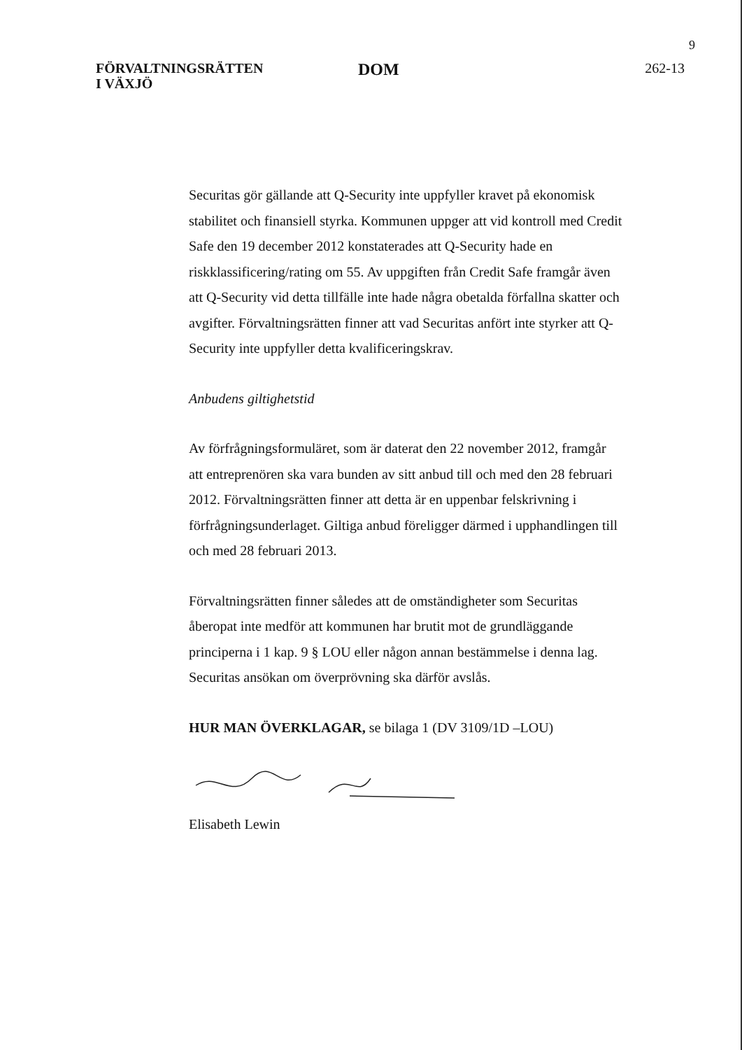9
FÖRVALTNINGSRÄTTEN
I VÄXJÖ
DOM
262-13
Securitas gör gällande att Q-Security inte uppfyller kravet på ekonomisk stabilitet och finansiell styrka. Kommunen uppger att vid kontroll med Credit Safe den 19 december 2012 konstaterades att Q-Security hade en riskklassificering/rating om 55. Av uppgiften från Credit Safe framgår även att Q-Security vid detta tillfälle inte hade några obetalda förfallna skatter och avgifter. Förvaltningsrätten finner att vad Securitas anfört inte styrker att Q-Security inte uppfyller detta kvalificeringskrav.
Anbudens giltighetstid
Av förfrågningsformuläret, som är daterat den 22 november 2012, framgår att entreprenören ska vara bunden av sitt anbud till och med den 28 februari 2012. Förvaltningsrätten finner att detta är en uppenbar felskrivning i förfrågningsunderlaget. Giltiga anbud föreligger därmed i upphandlingen till och med 28 februari 2013.
Förvaltningsrätten finner således att de omständigheter som Securitas åberopat inte medför att kommunen har brutit mot de grundläggande principerna i 1 kap. 9 § LOU eller någon annan bestämmelse i denna lag. Securitas ansökan om överprövning ska därför avslås.
HUR MAN ÖVERKLAGAR, se bilaga 1 (DV 3109/1D –LOU)
Elisabeth Lewin